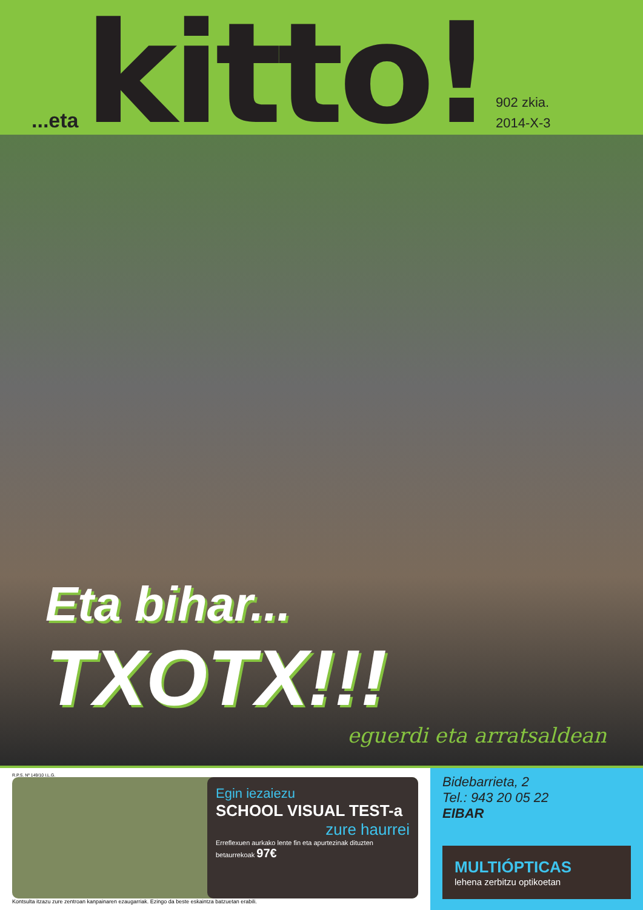...eta kitto!
902 zkia.
2014-X-3
Eta bihar... TXOTX!!!
eguerdi eta arratsaldean
R.P.S. Nº 149/10 I.L.G.
Egin iezaiezu
SCHOOL VISUAL TEST-a
zure haurrei
Erreflexuen aurkako lente fin eta apurtezinak dituzten betaurrekoak 97€
Kontsulta itzazu zure zentroan kanpainaren ezaugarriak. Ezingo da beste eskaintza batzuetan erabili.
Bidebarrieta, 2
Tel.: 943 20 05 22
EIBAR
MULTIÓPTICAS
lehena zerbitzu optikoetan